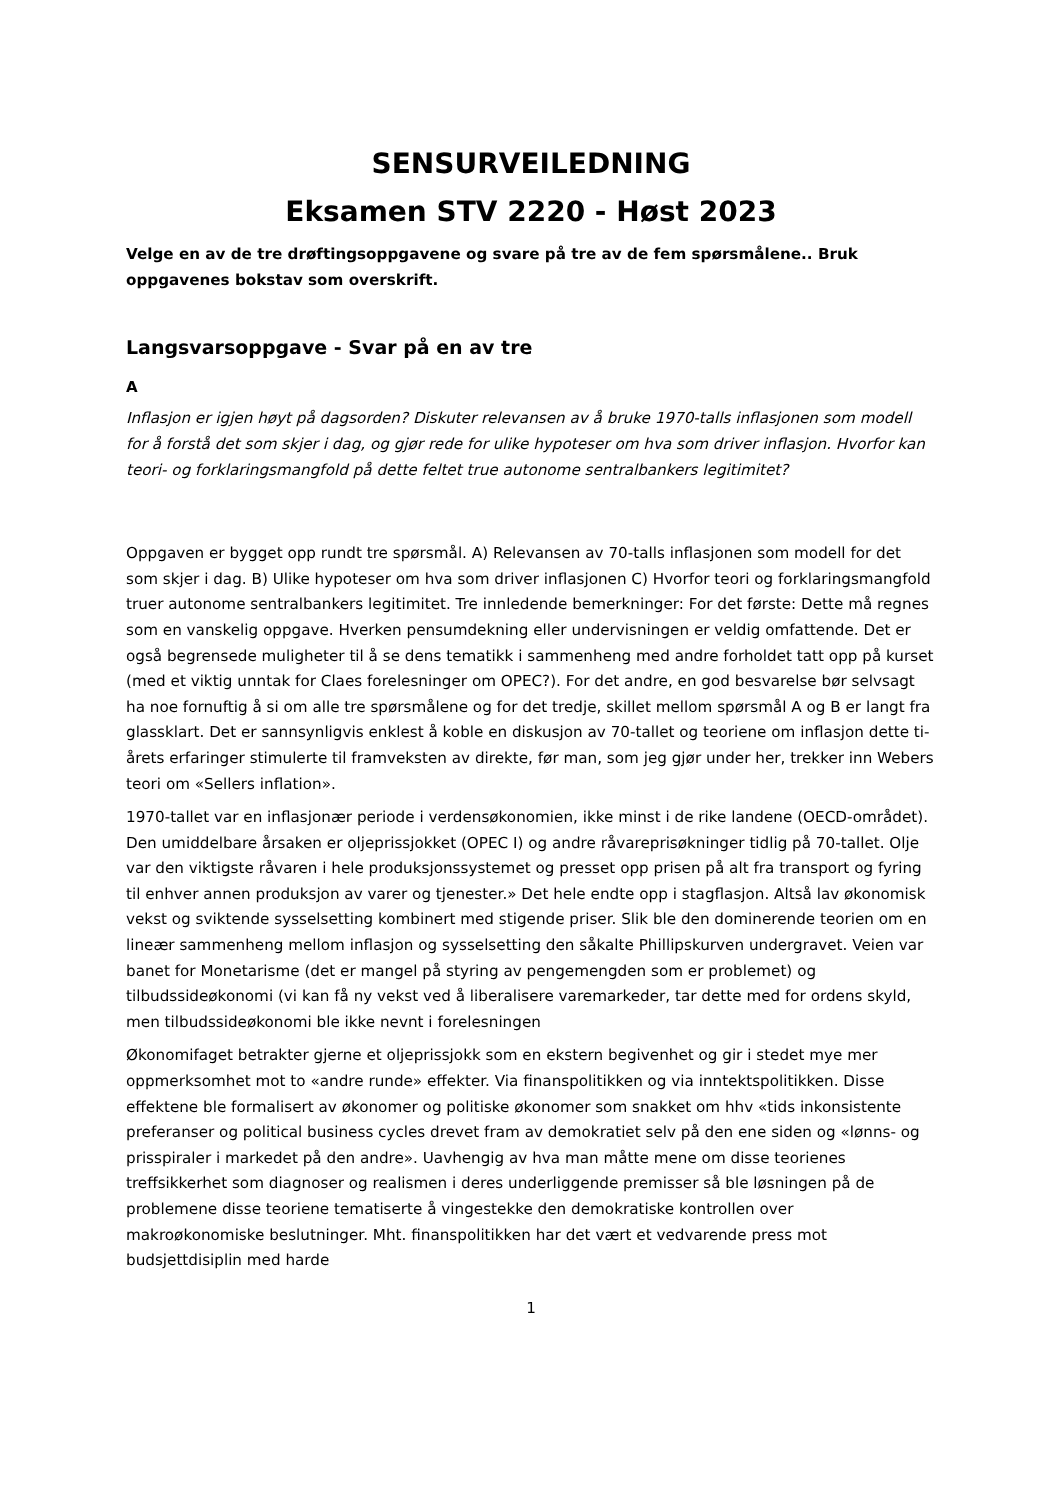SENSURVEILEDNING
Eksamen STV 2220 - Høst 2023
Velge en av de tre drøftingsoppgavene og svare på tre av de fem spørsmålene.. Bruk oppgavenes bokstav som overskrift.
Langsvarsoppgave - Svar på en av tre
A
Inflasjon er igjen høyt på dagsorden? Diskuter relevansen av å bruke 1970-talls inflasjonen som modell for å forstå det som skjer i dag, og gjør rede for ulike hypoteser om hva som driver inflasjon. Hvorfor kan teori- og forklaringsmangfold på dette feltet true autonome sentralbankers legitimitet?
Oppgaven er bygget opp rundt tre spørsmål. A) Relevansen av 70-talls inflasjonen som modell for det som skjer i dag. B) Ulike hypoteser om hva som driver inflasjonen C) Hvorfor teori og forklaringsmangfold truer autonome sentralbankers legitimitet. Tre innledende bemerkninger: For det første: Dette må regnes som en vanskelig oppgave. Hverken pensumdekning eller undervisningen er veldig omfattende. Det er også begrensede muligheter til å se dens tematikk i sammenheng med andre forholdet tatt opp på kurset (med et viktig unntak for Claes forelesninger om OPEC?). For det andre, en god besvarelse bør selvsagt ha noe fornuftig å si om alle tre spørsmålene og for det tredje, skillet mellom spørsmål A og B er langt fra glassklart. Det er sannsynligvis enklest å koble en diskusjon av 70-tallet og teoriene om inflasjon dette ti-årets erfaringer stimulerte til framveksten av direkte, før man, som jeg gjør under her, trekker inn Webers teori om «Sellers inflation».
1970-tallet var en inflasjonær periode i verdensøkonomien, ikke minst i de rike landene (OECD-området). Den umiddelbare årsaken er oljeprissjokket (OPEC I) og andre råvareprisøkninger tidlig på 70-tallet. Olje var den viktigste råvaren i hele produksjonssystemet og presset opp prisen på alt fra transport og fyring til enhver annen produksjon av varer og tjenester.» Det hele endte opp i stagflasjon. Altså lav økonomisk vekst og sviktende sysselsetting kombinert med stigende priser. Slik ble den dominerende teorien om en lineær sammenheng mellom inflasjon og sysselsetting den såkalte Phillipskurven undergravet. Veien var banet for Monetarisme (det er mangel på styring av pengemengden som er problemet) og tilbudssideøkonomi (vi kan få ny vekst ved å liberalisere varemarkeder, tar dette med for ordens skyld, men tilbudssideøkonomi ble ikke nevnt i forelesningen
Økonomifaget betrakter gjerne et oljeprissjokk som en ekstern begivenhet og gir i stedet mye mer oppmerksomhet mot to «andre runde» effekter. Via finanspolitikken og via inntektspolitikken. Disse effektene ble formalisert av økonomer og politiske økonomer som snakket om hhv «tids inkonsistente preferanser og political business cycles drevet fram av demokratiet selv på den ene siden og «lønns- og prisspiraler i markedet på den andre». Uavhengig av hva man måtte mene om disse teorienes treffsikkerhet som diagnoser og realismen i deres underliggende premisser så ble løsningen på de problemene disse teoriene tematiserte å vingestekke den demokratiske kontrollen over makroøkonomiske beslutninger. Mht. finanspolitikken har det vært et vedvarende press mot budsjettdisiplin med harde
1